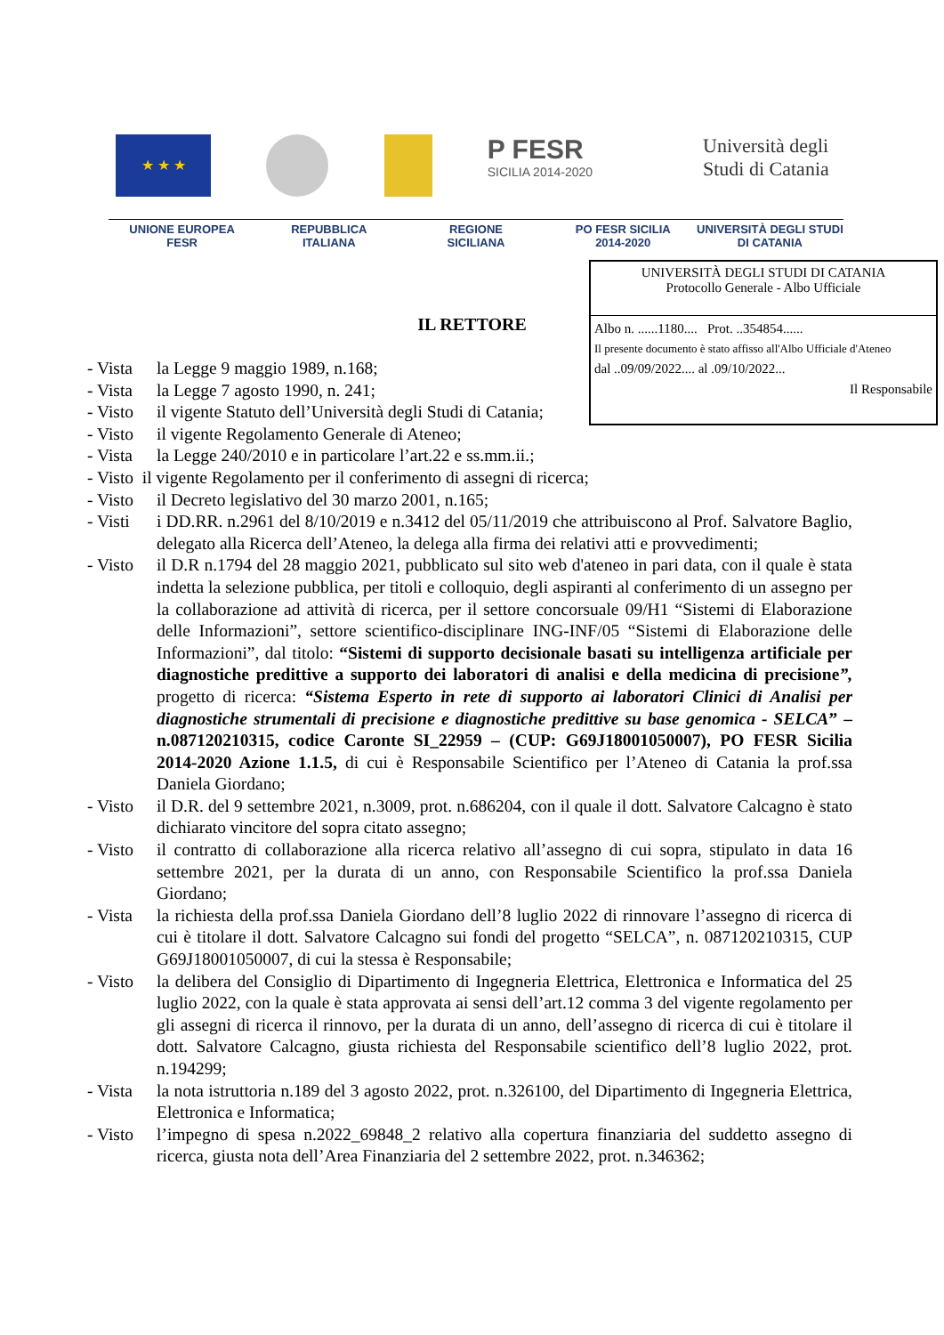★ ★ ★
P FESR
SICILIA 2014-2020
Università degli Studi di Catania
UNIONE EUROPEA
FESR
REPUBBLICA
ITALIANA
REGIONE
SICILIANA
PO FESR SICILIA
2014-2020
UNIVERSITÀ DEGLI STUDI
DI CATANIA
UNIVERSITÀ DEGLI STUDI DI CATANIA
Protocollo Generale - Albo Ufficiale
Albo n. ......1180.... Prot. ..354854......
Il presente documento è stato affisso all'Albo Ufficiale d'Ateneo
dal ..09/09/2022.... al .09/10/2022...
Il Responsabile
IL RETTORE
- Vista la Legge 9 maggio 1989, n.168;
- Vista la Legge 7 agosto 1990, n. 241;
- Visto il vigente Statuto dell’Università degli Studi di Catania;
- Visto il vigente Regolamento Generale di Ateneo;
- Vista la Legge 240/2010 e in particolare l’art.22 e ss.mm.ii.;
- Visto il vigente Regolamento per il conferimento di assegni di ricerca;
- Visto il Decreto legislativo del 30 marzo 2001, n.165;
- Visti i DD.RR. n.2961 del 8/10/2019 e n.3412 del 05/11/2019 che attribuiscono al Prof. Salvatore Baglio, delegato alla Ricerca dell’Ateneo, la delega alla firma dei relativi atti e provvedimenti;
- Visto il D.R n.1794 del 28 maggio 2021, pubblicato sul sito web d'ateneo in pari data, con il quale è stata indetta la selezione pubblica, per titoli e colloquio, degli aspiranti al conferimento di un assegno per la collaborazione ad attività di ricerca, per il settore concorsuale 09/H1 “Sistemi di Elaborazione delle Informazioni”, settore scientifico-disciplinare ING-INF/05 “Sistemi di Elaborazione delle Informazioni”, dal titolo: “Sistemi di supporto decisionale basati su intelligenza artificiale per diagnostiche predittive a supporto dei laboratori di analisi e della medicina di precisione”, progetto di ricerca: “Sistema Esperto in rete di supporto ai laboratori Clinici di Analisi per diagnostiche strumentali di precisione e diagnostiche predittive su base genomica - SELCA” – n.087120210315, codice Caronte SI_22959 – (CUP: G69J18001050007), PO FESR Sicilia 2014-2020 Azione 1.1.5, di cui è Responsabile Scientifico per l’Ateneo di Catania la prof.ssa Daniela Giordano;
- Visto il D.R. del 9 settembre 2021, n.3009, prot. n.686204, con il quale il dott. Salvatore Calcagno è stato dichiarato vincitore del sopra citato assegno;
- Visto il contratto di collaborazione alla ricerca relativo all’assegno di cui sopra, stipulato in data 16 settembre 2021, per la durata di un anno, con Responsabile Scientifico la prof.ssa Daniela Giordano;
- Vista la richiesta della prof.ssa Daniela Giordano dell’8 luglio 2022 di rinnovare l’assegno di ricerca di cui è titolare il dott. Salvatore Calcagno sui fondi del progetto “SELCA”, n. 087120210315, CUP G69J18001050007, di cui la stessa è Responsabile;
- Visto la delibera del Consiglio di Dipartimento di Ingegneria Elettrica, Elettronica e Informatica del 25 luglio 2022, con la quale è stata approvata ai sensi dell’art.12 comma 3 del vigente regolamento per gli assegni di ricerca il rinnovo, per la durata di un anno, dell’assegno di ricerca di cui è titolare il dott. Salvatore Calcagno, giusta richiesta del Responsabile scientifico dell’8 luglio 2022, prot. n.194299;
- Vista la nota istruttoria n.189 del 3 agosto 2022, prot. n.326100, del Dipartimento di Ingegneria Elettrica, Elettronica e Informatica;
- Visto l’impegno di spesa n.2022_69848_2 relativo alla copertura finanziaria del suddetto assegno di ricerca, giusta nota dell’Area Finanziaria del 2 settembre 2022, prot. n.346362;